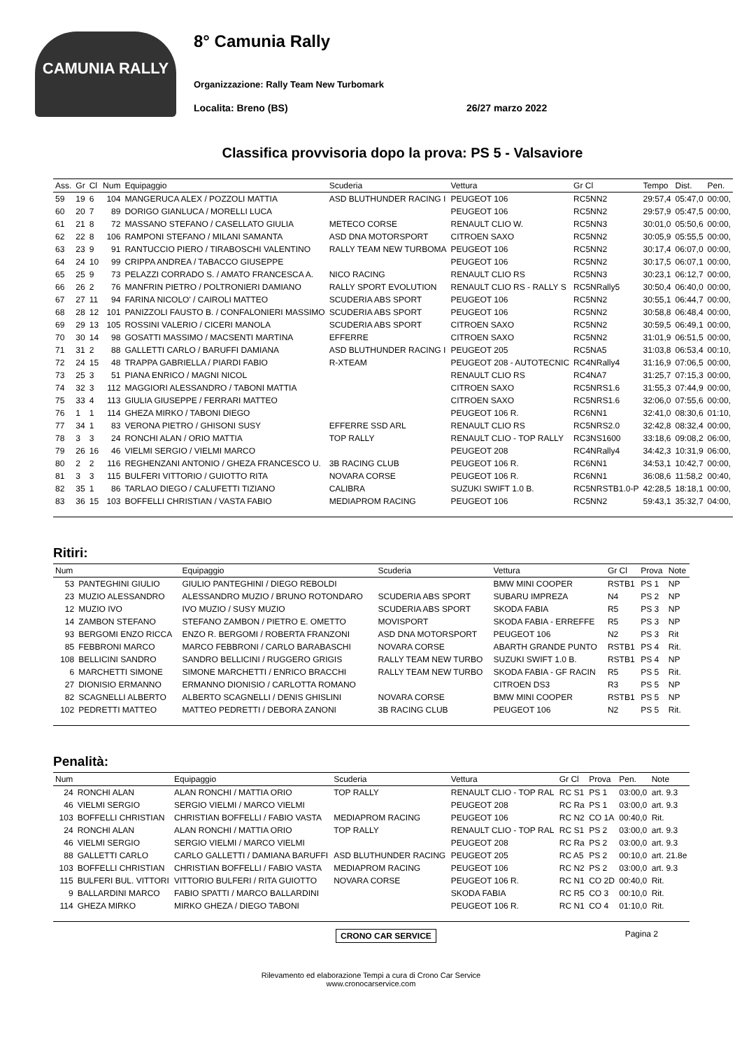CAMUNIA RALLY
8° Camunia Rally
Organizzazione: Rally Team New Turbomark
Localita: Breno (BS) 26/27 marzo 2022
Classifica provvisoria dopo la prova: PS 5 - Valsaviore
| Ass. | Gr | Cl | Num | Equipaggio | Scuderia | Vettura | Gr Cl | Tempo | Dist. | Pen. |
| --- | --- | --- | --- | --- | --- | --- | --- | --- | --- | --- |
| 59 | 19 | 6 | 104 | MANGERUCA ALEX / POZZOLI MATTIA | ASD BLUTHUNDER RACING I | PEUGEOT 106 | RC5NN2 | 29:57,4 | 05:47,0 | 00:00, |
| 60 | 20 | 7 | 89 | DORIGO GIANLUCA / MORELLI LUCA | | PEUGEOT 106 | RC5NN2 | 29:57,9 | 05:47,5 | 00:00, |
| 61 | 21 | 8 | 72 | MASSANO STEFANO / CASELLATO GIULIA | METECO CORSE | RENAULT CLIO W. | RC5NN3 | 30:01,0 | 05:50,6 | 00:00, |
| 62 | 22 | 8 | 106 | RAMPONI STEFANO / MILANI SAMANTA | ASD DNA MOTORSPORT | CITROEN SAXO | RC5NN2 | 30:05,9 | 05:55,5 | 00:00, |
| 63 | 23 | 9 | 91 | RANTUCCIO PIERO / TIRABOSCHI VALENTINO | RALLY TEAM NEW TURBOMA | PEUGEOT 106 | RC5NN2 | 30:17,4 | 06:07,0 | 00:00, |
| 64 | 24 | 10 | 99 | CRIPPA ANDREA / TABACCO GIUSEPPE | | PEUGEOT 106 | RC5NN2 | 30:17,5 | 06:07,1 | 00:00, |
| 65 | 25 | 9 | 73 | PELAZZI CORRADO S. / AMATO FRANCESCA A. | NICO RACING | RENAULT CLIO RS | RC5NN3 | 30:23,1 | 06:12,7 | 00:00, |
| 66 | 26 | 2 | 76 | MANFRIN PIETRO / POLTRONIERI DAMIANO | RALLY SPORT EVOLUTION | RENAULT CLIO RS - RALLY S | RC5NRally5 | 30:50,4 | 06:40,0 | 00:00, |
| 67 | 27 | 11 | 94 | FARINA NICOLO' / CAIROLI MATTEO | SCUDERIA ABS SPORT | PEUGEOT 106 | RC5NN2 | 30:55,1 | 06:44,7 | 00:00, |
| 68 | 28 | 12 | 101 | PANIZZOLI FAUSTO B. / CONFALONIERI MASSIMO | SCUDERIA ABS SPORT | PEUGEOT 106 | RC5NN2 | 30:58,8 | 06:48,4 | 00:00, |
| 69 | 29 | 13 | 105 | ROSSINI VALERIO / CICERI MANOLA | SCUDERIA ABS SPORT | CITROEN SAXO | RC5NN2 | 30:59,5 | 06:49,1 | 00:00, |
| 70 | 30 | 14 | 98 | GOSATTI MASSIMO / MACSENTI MARTINA | EFFERRE | CITROEN SAXO | RC5NN2 | 31:01,9 | 06:51,5 | 00:00, |
| 71 | 31 | 2 | 88 | GALLETTI CARLO / BARUFFI DAMIANA | ASD BLUTHUNDER RACING I | PEUGEOT 205 | RC5NA5 | 31:03,8 | 06:53,4 | 00:10, |
| 72 | 24 | 15 | 48 | TRAPPA GABRIELLA / PIARDI FABIO | R-XTEAM | PEUGEOT 208 - AUTOTECNIC | RC4NRally4 | 31:16,9 | 07:06,5 | 00:00, |
| 73 | 25 | 3 | 51 | PIANA ENRICO / MAGNI NICOL | | RENAULT CLIO RS | RC4NA7 | 31:25,7 | 07:15,3 | 00:00, |
| 74 | 32 | 3 | 112 | MAGGIORI ALESSANDRO / TABONI MATTIA | | CITROEN SAXO | RC5NRS1.6 | 31:55,3 | 07:44,9 | 00:00, |
| 75 | 33 | 4 | 113 | GIULIA GIUSEPPE / FERRARI MATTEO | | CITROEN SAXO | RC5NRS1.6 | 32:06,0 | 07:55,6 | 00:00, |
| 76 | 1 | 1 | 114 | GHEZA MIRKO / TABONI DIEGO | | PEUGEOT 106 R. | RC6NN1 | 32:41,0 | 08:30,6 | 01:10, |
| 77 | 34 | 1 | 83 | VERONA PIETRO / GHISONI SUSY | EFFERRE SSD ARL | RENAULT CLIO RS | RC5NRS2.0 | 32:42,8 | 08:32,4 | 00:00, |
| 78 | 3 | 3 | 24 | RONCHI ALAN / ORIO MATTIA | TOP RALLY | RENAULT CLIO - TOP RALLY | RC3NS1600 | 33:18,6 | 09:08,2 | 06:00, |
| 79 | 26 | 16 | 46 | VIELMI SERGIO / VIELMI MARCO | | PEUGEOT 208 | RC4NRally4 | 34:42,3 | 10:31,9 | 06:00, |
| 80 | 2 | 2 | 116 | REGHENZANI ANTONIO / GHEZA FRANCESCO U. | 3B RACING CLUB | PEUGEOT 106 R. | RC6NN1 | 34:53,1 | 10:42,7 | 00:00, |
| 81 | 3 | 3 | 115 | BULFERI VITTORIO / GUIOTTO RITA | NOVARA CORSE | PEUGEOT 106 R. | RC6NN1 | 36:08,6 | 11:58,2 | 00:40, |
| 82 | 35 | 1 | 86 | TARLAO DIEGO / CALUFETTI TIZIANO | CALIBRA | SUZUKI SWIFT 1.0 B. | RC5NRSTB1.0-P | 42:28,5 | 18:18,1 | 00:00, |
| 83 | 36 | 15 | 103 | BOFFELLI CHRISTIAN / VASTA FABIO | MEDIAPROM RACING | PEUGEOT 106 | RC5NN2 | 59:43,1 | 35:32,7 | 04:00, |
Ritiri:
| Num | | Equipaggio | Scuderia | Vettura | Gr Cl | Prova | Note |
| --- | --- | --- | --- | --- | --- | --- | --- |
| 53 | PANTEGHINI GIULIO | GIULIO PANTEGHINI / DIEGO REBOLDI | | BMW MINI COOPER | RSTB1 | PS 1 | NP |
| 23 | MUZIO ALESSANDRO | ALESSANDRO MUZIO / BRUNO ROTONDARO | SCUDERIA ABS SPORT | SUBARU IMPREZA | N4 | PS 2 | NP |
| 12 | MUZIO IVO | IVO MUZIO / SUSY MUZIO | SCUDERIA ABS SPORT | SKODA FABIA | R5 | PS 3 | NP |
| 14 | ZAMBON STEFANO | STEFANO ZAMBON / PIETRO E. OMETTO | MOVISPORT | SKODA FABIA - ERREFFE | R5 | PS 3 | NP |
| 93 | BERGOMI ENZO RICCA | ENZO R. BERGOMI / ROBERTA FRANZONI | ASD DNA MOTORSPORT | PEUGEOT 106 | N2 | PS 3 | Rit |
| 85 | FEBBRONI MARCO | MARCO FEBBRONI / CARLO BARABASCHI | NOVARA CORSE | ABARTH GRANDE PUNTO | RSTB1 | PS 4 | Rit. |
| 108 | BELLICINI SANDRO | SANDRO BELLICINI / RUGGERO GRIGIS | RALLY TEAM NEW TURBO | SUZUKI SWIFT 1.0 B. | RSTB1 | PS 4 | NP |
| 6 | MARCHETTI SIMONE | SIMONE MARCHETTI / ENRICO BRACCHI | RALLY TEAM NEW TURBO | SKODA FABIA - GF RACIN | R5 | PS 5 | Rit. |
| 27 | DIONISIO ERMANNO | ERMANNO DIONISIO / CARLOTTA ROMANO | | CITROEN DS3 | R3 | PS 5 | NP |
| 82 | SCAGNELLI ALBERTO | ALBERTO SCAGNELLI / DENIS GHISLINI | NOVARA CORSE | BMW MINI COOPER | RSTB1 | PS 5 | NP |
| 102 | PEDRETTI MATTEO | MATTEO PEDRETTI / DEBORA ZANONI | 3B RACING CLUB | PEUGEOT 106 | N2 | PS 5 | Rit. |
Penalità:
| Num | | Equipaggio | Scuderia | Vettura | Gr Cl | Prova | Pen. | Note |
| --- | --- | --- | --- | --- | --- | --- | --- | --- |
| 24 | RONCHI ALAN | ALAN RONCHI / MATTIA ORIO | TOP RALLY | RENAULT CLIO - TOP RAL | RC S1 | PS 1 | 03:00,0 | art. 9.3 |
| 46 | VIELMI SERGIO | SERGIO VIELMI / MARCO VIELMI | | PEUGEOT 208 | RC Ra | PS 1 | 03:00,0 | art. 9.3 |
| 103 | BOFFELLI CHRISTIAN | CHRISTIAN BOFFELLI / FABIO VASTA | MEDIAPROM RACING | PEUGEOT 106 | RC N2 | CO 1A | 00:40,0 | Rit. |
| 24 | RONCHI ALAN | ALAN RONCHI / MATTIA ORIO | TOP RALLY | RENAULT CLIO - TOP RAL | RC S1 | PS 2 | 03:00,0 | art. 9.3 |
| 46 | VIELMI SERGIO | SERGIO VIELMI / MARCO VIELMI | | PEUGEOT 208 | RC Ra | PS 2 | 03:00,0 | art. 9.3 |
| 88 | GALLETTI CARLO | CARLO GALLETTI / DAMIANA BARUFFI | ASD BLUTHUNDER RACING | PEUGEOT 205 | RC A5 | PS 2 | 00:10,0 | art. 21.8e |
| 103 | BOFFELLI CHRISTIAN | CHRISTIAN BOFFELLI / FABIO VASTA | MEDIAPROM RACING | PEUGEOT 106 | RC N2 | PS 2 | 03:00,0 | art. 9.3 |
| 115 | BULFERI BUL. VITTORI | VITTORIO BULFERI / RITA GUIOTTO | NOVARA CORSE | PEUGEOT 106 R. | RC N1 | CO 2D | 00:40,0 | Rit. |
| 9 | BALLARDINI MARCO | FABIO SPATTI / MARCO BALLARDINI | | SKODA FABIA | RC R5 | CO 3 | 00:10,0 | Rit. |
| 114 | GHEZA MIRKO | MIRKO GHEZA / DIEGO TABONI | | PEUGEOT 106 R. | RC N1 | CO 4 | 01:10,0 | Rit. |
CRONO CAR SERVICE Pagina 2
Rilevamento ed elaborazione Tempi a cura di Crono Car Service
www.cronocarservice.com